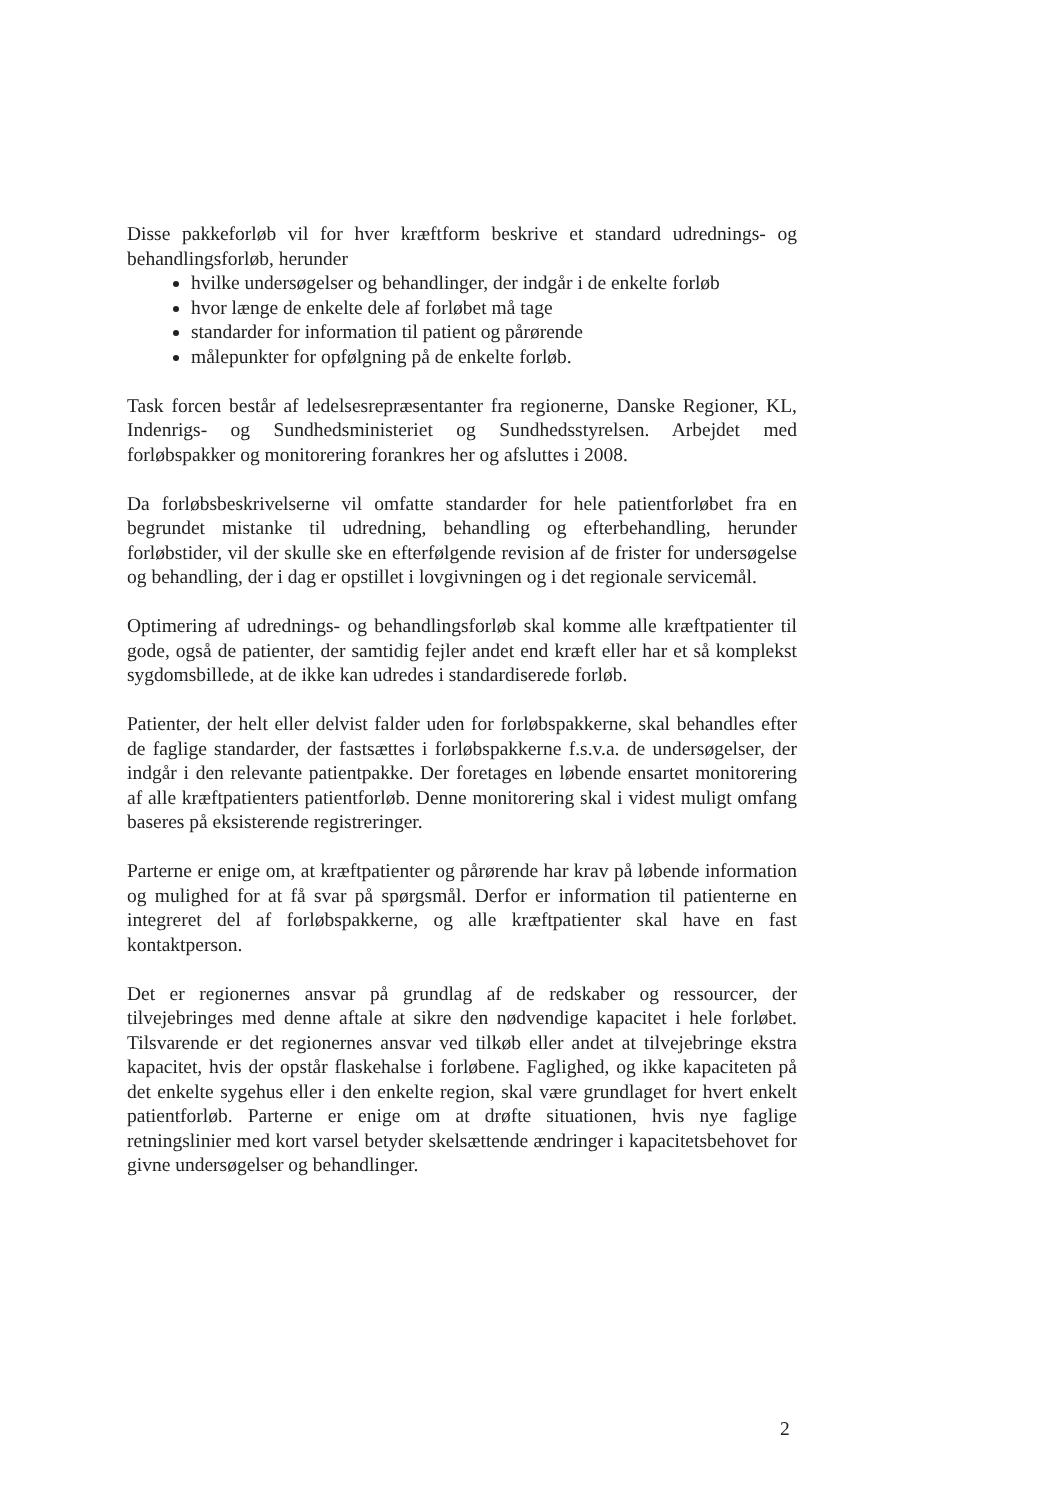Disse pakkeforløb vil for hver kræftform beskrive et standard udrednings- og behandlingsforløb, herunder
hvilke undersøgelser og behandlinger, der indgår i de enkelte forløb
hvor længe de enkelte dele af forløbet må tage
standarder for information til patient og pårørende
målepunkter for opfølgning på de enkelte forløb.
Task forcen består af ledelsesrepræsentanter fra regionerne, Danske Regioner, KL, Indenrigs- og Sundhedsministeriet og Sundhedsstyrelsen. Arbejdet med forløbspakker og monitorering forankres her og afsluttes i 2008.
Da forløbsbeskrivelserne vil omfatte standarder for hele patientforløbet fra en begrundet mistanke til udredning, behandling og efterbehandling, herunder forløbstider, vil der skulle ske en efterfølgende revision af de frister for undersøgelse og behandling, der i dag er opstillet i lovgivningen og i det regionale servicemål.
Optimering af udrednings- og behandlingsforløb skal komme alle kræftpatienter til gode, også de patienter, der samtidig fejler andet end kræft eller har et så komplekst sygdomsbillede, at de ikke kan udredes i standardiserede forløb.
Patienter, der helt eller delvist falder uden for forløbspakkerne, skal behandles efter de faglige standarder, der fastsættes i forløbspakkerne f.s.v.a. de undersøgelser, der indgår i den relevante patientpakke. Der foretages en løbende ensartet monitorering af alle kræftpatienters patientforløb. Denne monitorering skal i videst muligt omfang baseres på eksisterende registreringer.
Parterne er enige om, at kræftpatienter og pårørende har krav på løbende information og mulighed for at få svar på spørgsmål. Derfor er information til patienterne en integreret del af forløbspakkerne, og alle kræftpatienter skal have en fast kontaktperson.
Det er regionernes ansvar på grundlag af de redskaber og ressourcer, der tilvejebringes med denne aftale at sikre den nødvendige kapacitet i hele forløbet. Tilsvarende er det regionernes ansvar ved tilkøb eller andet at tilvejebringe ekstra kapacitet, hvis der opstår flaskehalse i forløbene. Faglighed, og ikke kapaciteten på det enkelte sygehus eller i den enkelte region, skal være grundlaget for hvert enkelt patientforløb. Parterne er enige om at drøfte situationen, hvis nye faglige retningslinier med kort varsel betyder skelsættende ændringer i kapacitetsbehovet for givne undersøgelser og behandlinger.
2